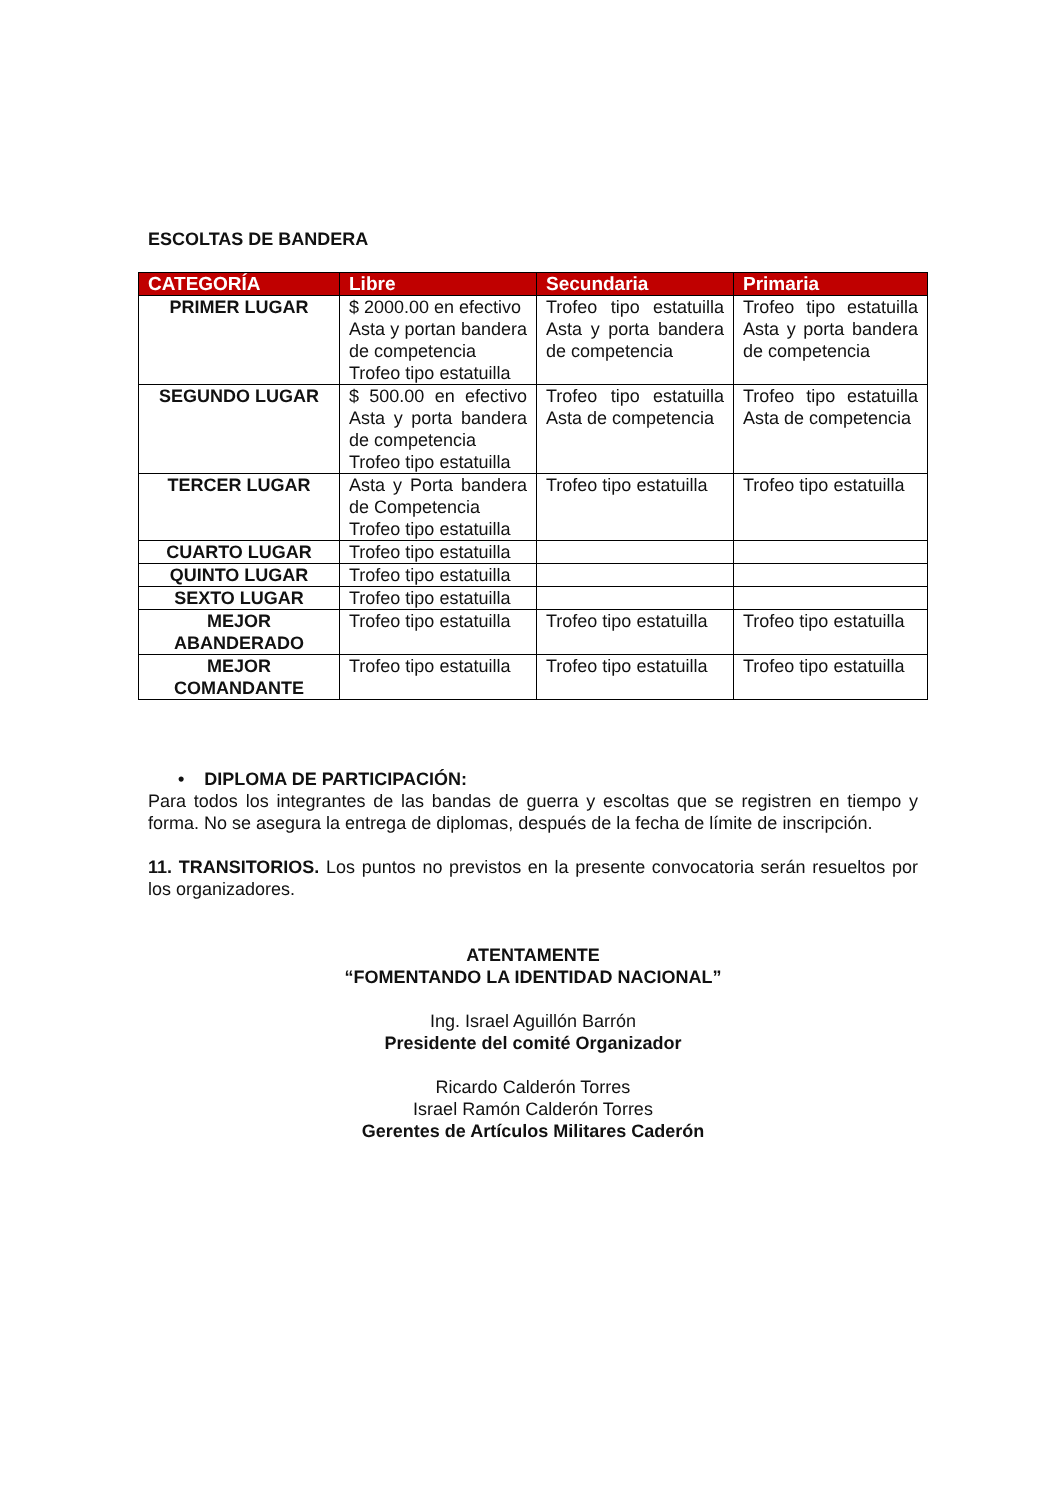ESCOLTAS DE BANDERA
| CATEGORÍA | Libre | Secundaria | Primaria |
| --- | --- | --- | --- |
| PRIMER LUGAR | $ 2000.00 en efectivo Asta y portan bandera de competencia Trofeo tipo estatuilla | Trofeo tipo estatuilla Asta y porta bandera de competencia | Trofeo tipo estatuilla Asta y porta bandera de competencia |
| SEGUNDO LUGAR | $ 500.00 en efectivo Asta y porta bandera de competencia Trofeo tipo estatuilla | Trofeo tipo estatuilla Asta de competencia | Trofeo tipo estatuilla Asta de competencia |
| TERCER LUGAR | Asta y Porta bandera de Competencia Trofeo tipo estatuilla | Trofeo tipo estatuilla | Trofeo tipo estatuilla |
| CUARTO LUGAR | Trofeo tipo estatuilla | | |
| QUINTO LUGAR | Trofeo tipo estatuilla | | |
| SEXTO LUGAR | Trofeo tipo estatuilla | | |
| MEJOR ABANDERADO | Trofeo tipo estatuilla | Trofeo tipo estatuilla | Trofeo tipo estatuilla |
| MEJOR COMANDANTE | Trofeo tipo estatuilla | Trofeo tipo estatuilla | Trofeo tipo estatuilla |
• DIPLOMA DE PARTICIPACIÓN:
Para todos los integrantes de las bandas de guerra y escoltas que se registren en tiempo y forma. No se asegura la entrega de diplomas, después de la fecha de límite de inscripción.
11. TRANSITORIOS. Los puntos no previstos en la presente convocatoria serán resueltos por los organizadores.
ATENTAMENTE
“FOMENTANDO LA IDENTIDAD NACIONAL”
Ing. Israel Aguillón Barrón
Presidente del comité Organizador
Ricardo Calderón Torres
Israel Ramón Calderón Torres
Gerentes de Artículos Militares Caderón